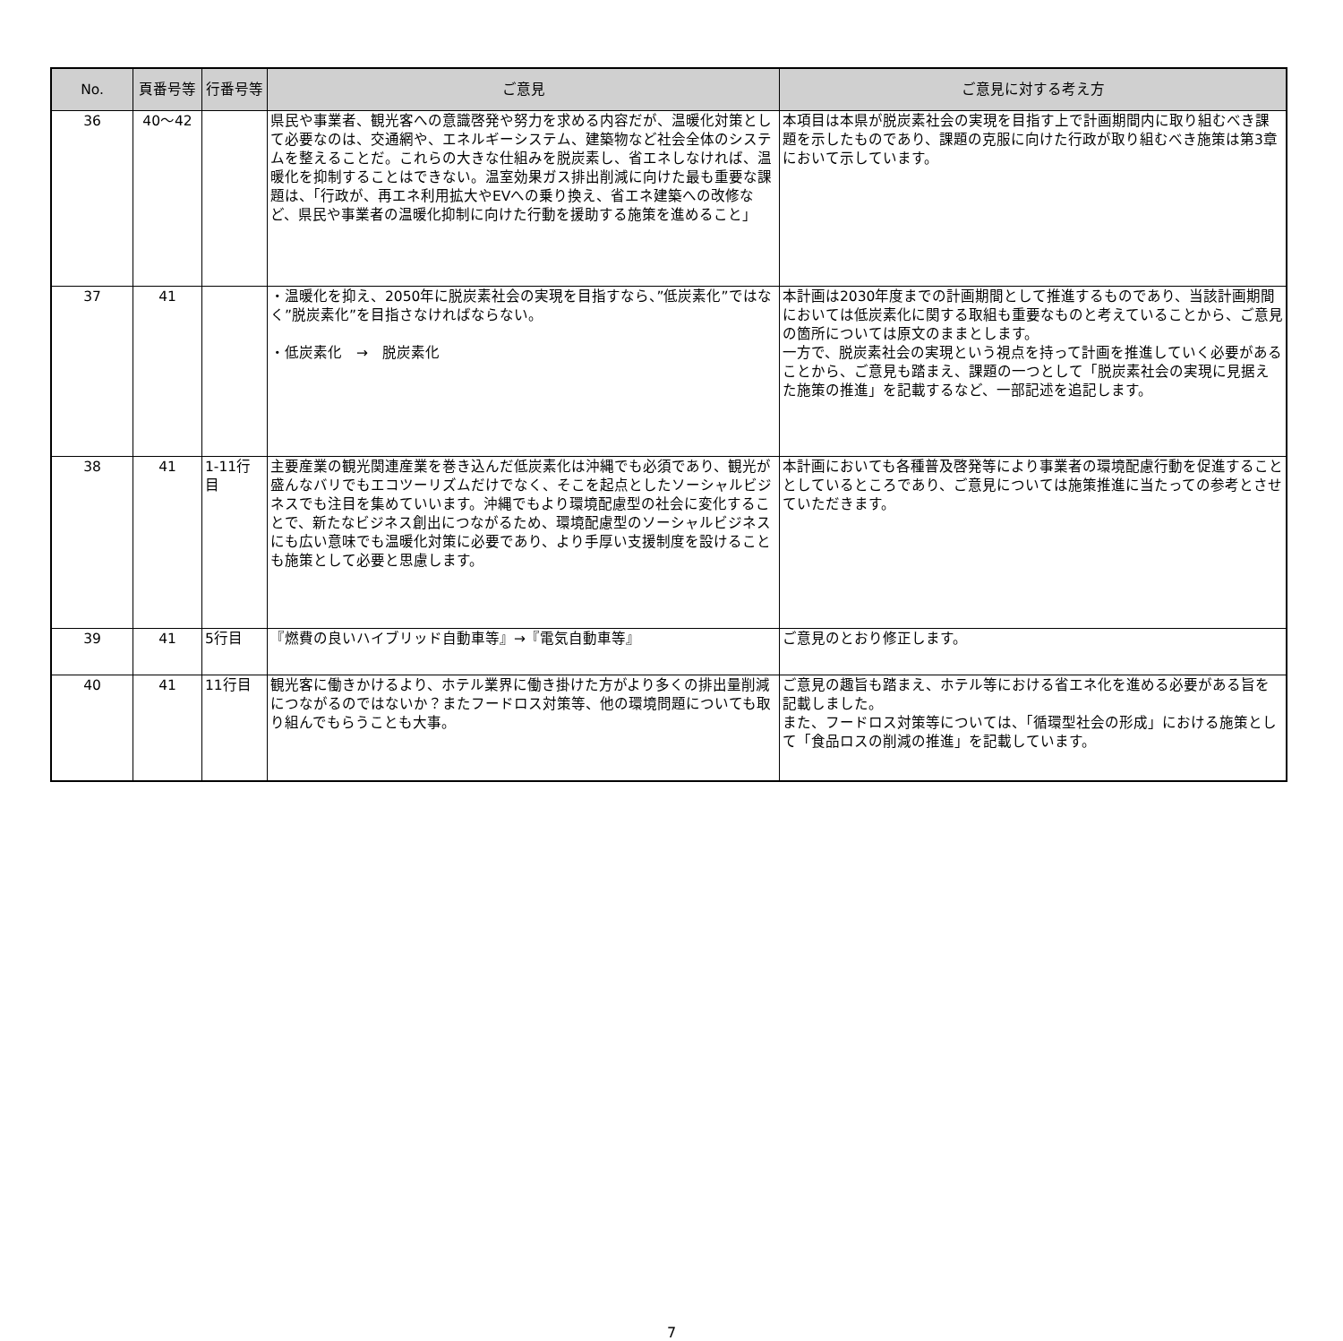| No. | 頁番号等 | 行番号等 | ご意見 | ご意見に対する考え方 |
| --- | --- | --- | --- | --- |
| 36 | 40～42 | | 県民や事業者、観光客への意識啓発や努力を求める内容だが、温暖化対策として必要なのは、交通網や、エネルギーシステム、建築物など社会全体のシステムを整えることだ。これらの大きな仕組みを脱炭素し、省エネしなければ、温暖化を抑制することはできない。温室効果ガス排出削減に向けた最も重要な課題は、「行政が、再エネ利用拡大やEVへの乗り換え、省エネ建築への改修など、県民や事業者の温暖化抑制に向けた行動を援助する施策を進めること」 | 本項目は本県が脱炭素社会の実現を目指す上で計画期間内に取り組むべき課題を示したものであり、課題の克服に向けた行政が取り組むべき施策は第3章において示しています。 |
| 37 | 41 | | ・温暖化を抑え、2050年に脱炭素社会の実現を目指すなら、”低炭素化”ではなく”脱炭素化”を目指さなければならない。 ・低炭素化 → 脱炭素化 | 本計画は2030年度までの計画期間として推進するものであり、当該計画期間においては低炭素化に関する取組も重要なものと考えていることから、ご意見の箇所については原文のままとします。 一方で、脱炭素社会の実現という視点を持って計画を推進していく必要があることから、ご意見も踏まえ、課題の一つとして「脱炭素社会の実現に見据えた施策の推進」を記載するなど、一部記述を追記します。 |
| 38 | 41 | 1-11行目 | 主要産業の観光関連産業を巻き込んだ低炭素化は沖縄でも必須であり、観光が盛んなバリでもエコツーリズムだけでなく、そこを起点としたソーシャルビジネスでも注目を集めていいます。沖縄でもより環境配慮型の社会に変化することで、新たなビジネス創出につながるため、環境配慮型のソーシャルビジネスにも広い意味でも温暖化対策に必要であり、より手厚い支援制度を設けることも施策として必要と思慮します。 | 本計画においても各種普及啓発等により事業者の環境配慮行動を促進することとしているところであり、ご意見については施策推進に当たっての参考とさせていただきます。 |
| 39 | 41 | 5行目 | 『燃費の良いハイブリッド自動車等』→『電気自動車等』 | ご意見のとおり修正します。 |
| 40 | 41 | 11行目 | 観光客に働きかけるより、ホテル業界に働き掛けた方がより多くの排出量削減につながるのではないか？またフードロス対策等、他の環境問題についても取り組んでもらうことも大事。 | ご意見の趣旨も踏まえ、ホテル等における省エネ化を進める必要がある旨を記載しました。 また、フードロス対策等については、「循環型社会の形成」における施策として「食品ロスの削減の推進」を記載しています。 |
7